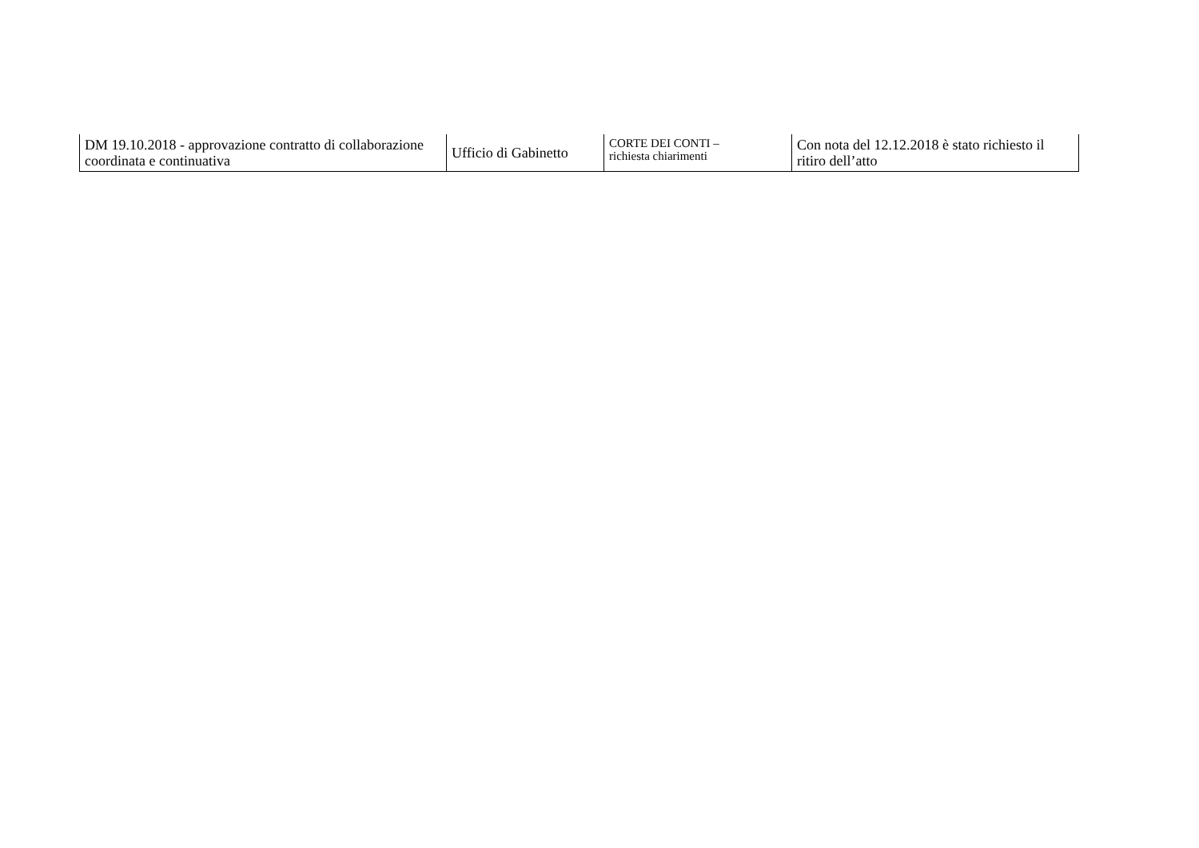| DM 19.10.2018 - approvazione contratto di collaborazione coordinata e continuativa | Ufficio di Gabinetto | CORTE DEI CONTI – richiesta chiarimenti | Con nota del 12.12.2018 è stato richiesto il ritiro dell’atto |